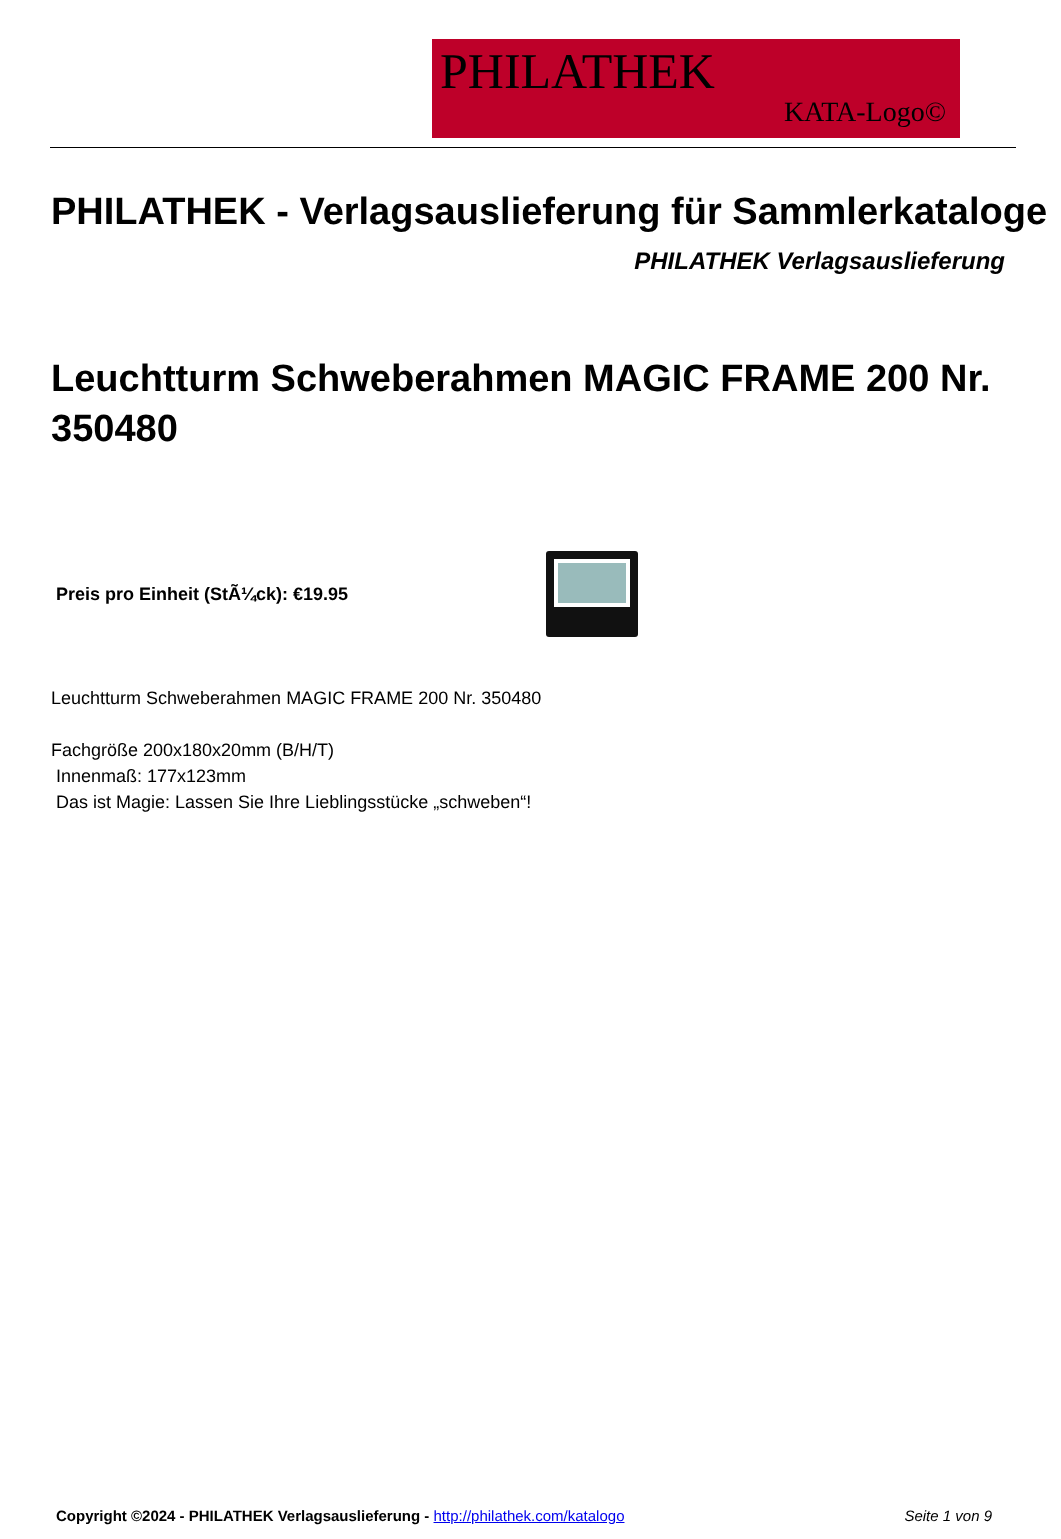PHILATHEK
KATA-Logo©
PHILATHEK - Verlagsauslieferung für Sammlerkataloge
PHILATHEK Verlagsauslieferung
Leuchtturm Schweberahmen MAGIC FRAME 200 Nr. 350480
Preis pro Einheit (StÃ¼ck): €19.95
Leuchtturm Schweberahmen MAGIC FRAME 200 Nr. 350480
Fachgröße 200x180x20mm (B/H/T)
Innenmaß: 177x123mm
Das ist Magie: Lassen Sie Ihre Lieblingsstücke „schweben“!
Copyright ©2024 - PHILATHEK Verlagsauslieferung - http://philathek.com/katalogo Seite 1 von 9